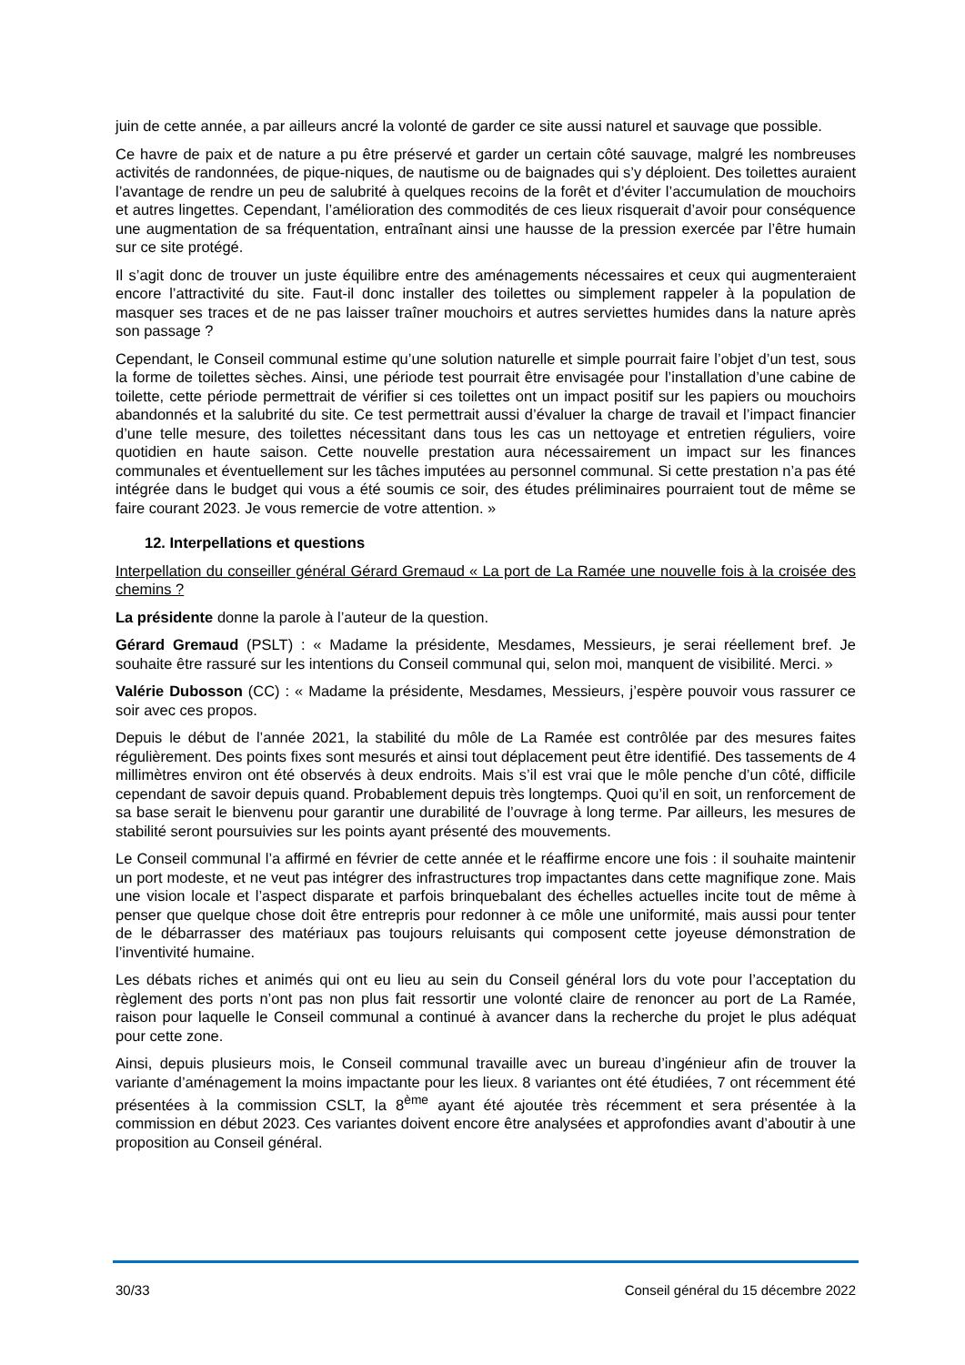juin de cette année, a par ailleurs ancré la volonté de garder ce site aussi naturel et sauvage que possible.
Ce havre de paix et de nature a pu être préservé et garder un certain côté sauvage, malgré les nombreuses activités de randonnées, de pique-niques, de nautisme ou de baignades qui s’y déploient. Des toilettes auraient l’avantage de rendre un peu de salubrité à quelques recoins de la forêt et d’éviter l’accumulation de mouchoirs et autres lingettes. Cependant, l’amélioration des commodités de ces lieux risquerait d’avoir pour conséquence une augmentation de sa fréquentation, entraînant ainsi une hausse de la pression exercée par l’être humain sur ce site protégé.
Il s’agit donc de trouver un juste équilibre entre des aménagements nécessaires et ceux qui augmenteraient encore l’attractivité du site. Faut-il donc installer des toilettes ou simplement rappeler à la population de masquer ses traces et de ne pas laisser traîner mouchoirs et autres serviettes humides dans la nature après son passage ?
Cependant, le Conseil communal estime qu’une solution naturelle et simple pourrait faire l’objet d’un test, sous la forme de toilettes sèches. Ainsi, une période test pourrait être envisagée pour l’installation d’une cabine de toilette, cette période permettrait de vérifier si ces toilettes ont un impact positif sur les papiers ou mouchoirs abandonnés et la salubrité du site. Ce test permettrait aussi d’évaluer la charge de travail et l’impact financier d’une telle mesure, des toilettes nécessitant dans tous les cas un nettoyage et entretien réguliers, voire quotidien en haute saison. Cette nouvelle prestation aura nécessairement un impact sur les finances communales et éventuellement sur les tâches imputées au personnel communal. Si cette prestation n’a pas été intégrée dans le budget qui vous a été soumis ce soir, des études préliminaires pourraient tout de même se faire courant 2023. Je vous remercie de votre attention. »
12. Interpellations et questions
Interpellation du conseiller général Gérard Gremaud « La port de La Ramée une nouvelle fois à la croisée des chemins ?
La présidente donne la parole à l’auteur de la question.
Gérard Gremaud (PSLT) : « Madame la présidente, Mesdames, Messieurs, je serai réellement bref. Je souhaite être rassuré sur les intentions du Conseil communal qui, selon moi, manquent de visibilité. Merci. »
Valérie Dubosson (CC) : « Madame la présidente, Mesdames, Messieurs, j’espère pouvoir vous rassurer ce soir avec ces propos.
Depuis le début de l’année 2021, la stabilité du môle de La Ramée est contrôlée par des mesures faites régulièrement. Des points fixes sont mesurés et ainsi tout déplacement peut être identifié. Des tassements de 4 millimètres environ ont été observés à deux endroits. Mais s’il est vrai que le môle penche d’un côté, difficile cependant de savoir depuis quand. Probablement depuis très longtemps. Quoi qu’il en soit, un renforcement de sa base serait le bienvenu pour garantir une durabilité de l’ouvrage à long terme. Par ailleurs, les mesures de stabilité seront poursuivies sur les points ayant présenté des mouvements.
Le Conseil communal l’a affirmé en février de cette année et le réaffirme encore une fois : il souhaite maintenir un port modeste, et ne veut pas intégrer des infrastructures trop impactantes dans cette magnifique zone. Mais une vision locale et l’aspect disparate et parfois brinquebalant des échelles actuelles incite tout de même à penser que quelque chose doit être entrepris pour redonner à ce môle une uniformité, mais aussi pour tenter de le débarrasser des matériaux pas toujours reluisants qui composent cette joyeuse démonstration de l’inventivité humaine.
Les débats riches et animés qui ont eu lieu au sein du Conseil général lors du vote pour l’acceptation du règlement des ports n’ont pas non plus fait ressortir une volonté claire de renoncer au port de La Ramée, raison pour laquelle le Conseil communal a continué à avancer dans la recherche du projet le plus adéquat pour cette zone.
Ainsi, depuis plusieurs mois, le Conseil communal travaille avec un bureau d’ingénieur afin de trouver la variante d’aménagement la moins impactante pour les lieux. 8 variantes ont été étudiées, 7 ont récemment été présentées à la commission CSLT, la 8<sup>ème</sup> ayant été ajoutée très récemment et sera présentée à la commission en début 2023. Ces variantes doivent encore être analysées et approfondies avant d’aboutir à une proposition au Conseil général.
30/33 Conseil général du 15 décembre 2022